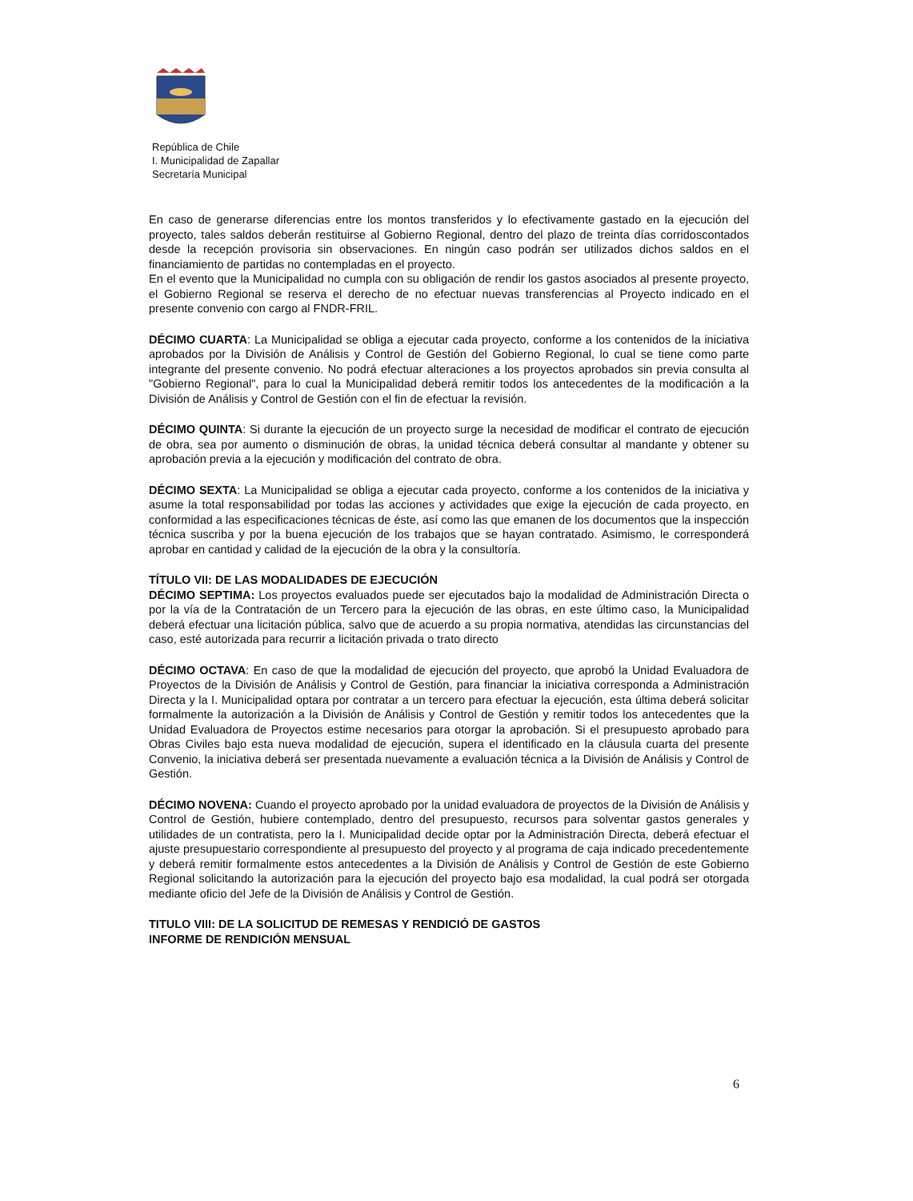República de Chile
I. Municipalidad de Zapallar
Secretaría Municipal
En caso de generarse diferencias entre los montos transferidos y lo efectivamente gastado en la ejecución del proyecto, tales saldos deberán restituirse al Gobierno Regional, dentro del plazo de treinta días corridoscontados desde la recepción provisoria sin observaciones. En ningún caso podrán ser utilizados dichos saldos en el financiamiento de partidas no contempladas en el proyecto.
En el evento que la Municipalidad no cumpla con su obligación de rendir los gastos asociados al presente proyecto, el Gobierno Regional se reserva el derecho de no efectuar nuevas transferencias al Proyecto indicado en el presente convenio con cargo al FNDR-FRIL.
DÉCIMO CUARTA: La Municipalidad se obliga a ejecutar cada proyecto, conforme a los contenidos de la iniciativa aprobados por la División de Análisis y Control de Gestión del Gobierno Regional, lo cual se tiene como parte integrante del presente convenio. No podrá efectuar alteraciones a los proyectos aprobados sin previa consulta al "Gobierno Regional", para lo cual la Municipalidad deberá remitir todos los antecedentes de la modificación a la División de Análisis y Control de Gestión con el fin de efectuar la revisión.
DÉCIMO QUINTA: Si durante la ejecución de un proyecto surge la necesidad de modificar el contrato de ejecución de obra, sea por aumento o disminución de obras, la unidad técnica deberá consultar al mandante y obtener su aprobación previa a la ejecución y modificación del contrato de obra.
DÉCIMO SEXTA: La Municipalidad se obliga a ejecutar cada proyecto, conforme a los contenidos de la iniciativa y asume la total responsabilidad por todas las acciones y actividades que exige la ejecución de cada proyecto, en conformidad a las especificaciones técnicas de éste, así como las que emanen de los documentos que la inspección técnica suscriba y por la buena ejecución de los trabajos que se hayan contratado. Asimismo, le corresponderá aprobar en cantidad y calidad de la ejecución de la obra y la consultoría.
TÍTULO VII: DE LAS MODALIDADES DE EJECUCIÓN
DÉCIMO SEPTIMA: Los proyectos evaluados puede ser ejecutados bajo la modalidad de Administración Directa o por la vía de la Contratación de un Tercero para la ejecución de las obras, en este último caso, la Municipalidad deberá efectuar una licitación pública, salvo que de acuerdo a su propia normativa, atendidas las circunstancias del caso, esté autorizada para recurrir a licitación privada o trato directo
DÉCIMO OCTAVA: En caso de que la modalidad de ejecución del proyecto, que aprobó la Unidad Evaluadora de Proyectos de la División de Análisis y Control de Gestión, para financiar la iniciativa corresponda a Administración Directa y la I. Municipalidad optara por contratar a un tercero para efectuar la ejecución, esta última deberá solicitar formalmente la autorización a la División de Análisis y Control de Gestión y remitir todos los antecedentes que la Unidad Evaluadora de Proyectos estime necesarios para otorgar la aprobación. Si el presupuesto aprobado para Obras Civiles bajo esta nueva modalidad de ejecución, supera el identificado en la cláusula cuarta del presente Convenio, la iniciativa deberá ser presentada nuevamente a evaluación técnica a la División de Análisis y Control de Gestión.
DÉCIMO NOVENA: Cuando el proyecto aprobado por la unidad evaluadora de proyectos de la División de Análisis y Control de Gestión, hubiere contemplado, dentro del presupuesto, recursos para solventar gastos generales y utilidades de un contratista, pero la I. Municipalidad decide optar por la Administración Directa, deberá efectuar el ajuste presupuestario correspondiente al presupuesto del proyecto y al programa de caja indicado precedentemente y deberá remitir formalmente estos antecedentes a la División de Análisis y Control de Gestión de este Gobierno Regional solicitando la autorización para la ejecución del proyecto bajo esa modalidad, la cual podrá ser otorgada mediante oficio del Jefe de la División de Análisis y Control de Gestión.
TITULO VIII: DE LA SOLICITUD DE REMESAS Y RENDICIÓ DE GASTOS
INFORME DE RENDICIÓN MENSUAL
6